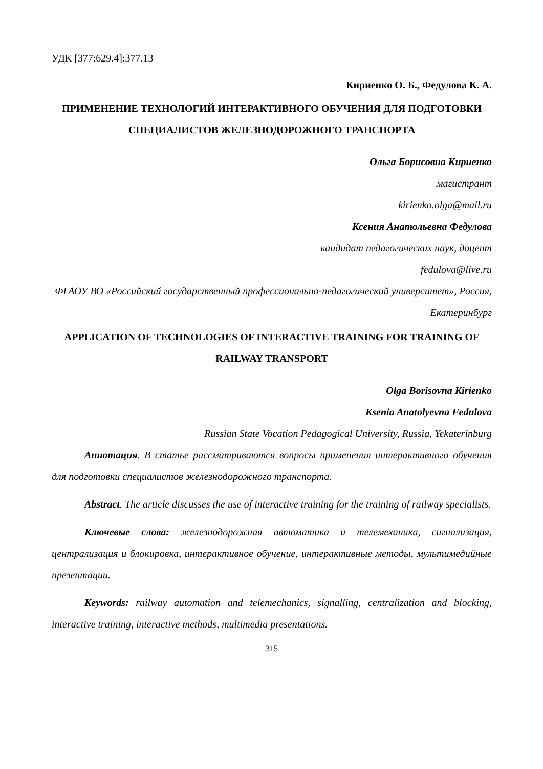УДК [377:629.4]:377.13
Кириенко О. Б., Федулова К. А.
ПРИМЕНЕНИЕ ТЕХНОЛОГИЙ ИНТЕРАКТИВНОГО ОБУЧЕНИЯ ДЛЯ ПОДГОТОВКИ СПЕЦИАЛИСТОВ ЖЕЛЕЗНОДОРОЖНОГО ТРАНСПОРТА
Ольга Борисовна Кириенко
магистрант
kirienko.olga@mail.ru
Ксения Анатольевна Федулова
кандидат педагогических наук, доцент
fedulova@live.ru
ФГАОУ ВО «Российский государственный профессионально-педагогический университет», Россия, Екатеринбург
APPLICATION OF TECHNOLOGIES OF INTERACTIVE TRAINING FOR TRAINING OF RAILWAY TRANSPORT
Olga Borisovna Kirienko
Ksenia Anatolyevna Fedulova
Russian State Vocation Pedagogical University, Russia, Yekaterinburg
Аннотация. В статье рассматриваются вопросы применения интерактивного обучения для подготовки специалистов железнодорожного транспорта.
Abstract. The article discusses the use of interactive training for the training of railway specialists.
Ключевые слова: железнодорожная автоматика и телемеханика, сигнализация, централизация и блокировка, интерактивное обучение, интерактивные методы, мультимедийные презентации.
Keywords: railway automation and telemechanics, signalling, centralization and blocking, interactive training, interactive methods, multimedia presentations.
315